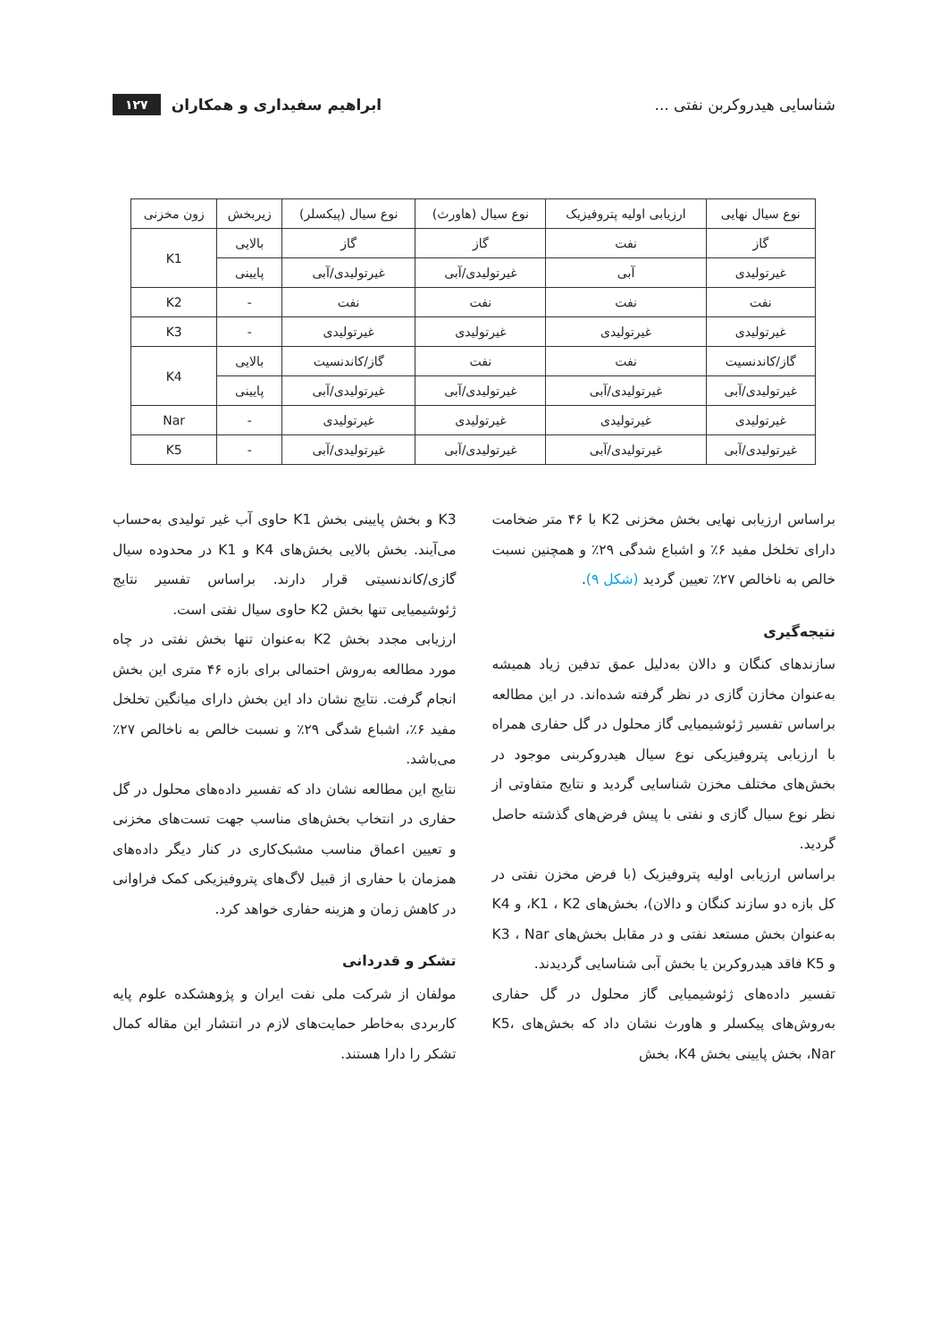شناسایی هیدروکربن نفتی ... ابراهیم سفیداری و همکاران ۱۲۷
| نوع سیال نهایی | ارزیابی اولیه پتروفیزیک | نوع سیال (هاورث) | نوع سیال (پیکسلر) | زیربخش | زون مخزنی |
| --- | --- | --- | --- | --- | --- |
| گاز | نفت | گاز | گاز | بالایی | K1 |
| غیرتولیدی | آبی | غیرتولیدی/آبی | غیرتولیدی/آبی | پایینی | |
| نفت | نفت | نفت | نفت | - | K2 |
| غیرتولیدی | غیرتولیدی | غیرتولیدی | غیرتولیدی | - | K3 |
| گاز/کاندنسیت | نفت | نفت | گاز/کاندنسیت | بالایی | K4 |
| غیرتولیدی/آبی | غیرتولیدی/آبی | غیرتولیدی/آبی | غیرتولیدی/آبی | پایینی | |
| غیرتولیدی | غیرتولیدی | غیرتولیدی | غیرتولیدی | - | Nar |
| غیرتولیدی/آبی | غیرتولیدی/آبی | غیرتولیدی/آبی | غیرتولیدی/آبی | - | K5 |
براساس ارزیابی نهایی بخش مخزنی K2 با ۴۶ متر ضخامت دارای تخلخل مفید ۶٪ و اشباع شدگی ۲۹٪ و همچنین نسبت خالص به ناخالص ۲۷٪ تعیین گردید (شکل ۹).
نتیجه‌گیری
سازندهای کنگان و دالان به‌دلیل عمق تدفین زیاد همیشه به‌عنوان مخازن گازی در نظر گرفته شده‌اند. در این مطالعه براساس تفسیر ژئوشیمیایی گاز محلول در گل حفاری همراه با ارزیابی پتروفیزیکی نوع سیال هیدروکربنی موجود در بخش‌های مختلف مخزن شناسایی گردید و نتایج متفاوتی از نظر نوع سیال گازی و نفتی با پیش فرض‌های گذشته حاصل گردید.
براساس ارزیابی اولیه پتروفیزیک (با فرض مخزن نفتی در کل بازه دو سازند کنگان و دالان)، بخش‌های K1 ، K2، و K4 به‌عنوان بخش مستعد نفتی و در مقابل بخش‌های K3 ، Nar و K5 فاقد هیدروکربن یا بخش آبی شناسایی گردیدند.
تفسیر داده‌های ژئوشیمیایی گاز محلول در گل حفاری به‌روش‌های پیکسلر و هاورث نشان داد که بخش‌های K5، Nar، بخش پایینی بخش K4، بخش
K3 و بخش پایینی بخش K1 حاوی آب غیر تولیدی به‌حساب می‌آیند. بخش بالایی بخش‌های K4 و K1 در محدوده سیال گازی/کاندنسیتی قرار دارند. براساس تفسیر نتایج ژئوشیمیایی تنها بخش K2 حاوی سیال نفتی است.
ارزیابی مجدد بخش K2 به‌عنوان تنها بخش نفتی در چاه مورد مطالعه به‌روش احتمالی برای بازه ۴۶ متری این بخش انجام گرفت. نتایج نشان داد این بخش دارای میانگین تخلخل مفید ۶٪، اشباع شدگی ۲۹٪ و نسبت خالص به ناخالص ۲۷٪ می‌باشد.
نتایج این مطالعه نشان داد که تفسیر داده‌های محلول در گل حفاری در انتخاب بخش‌های مناسب جهت تست‌های مخزنی و تعیین اعماق مناسب مشبک‌کاری در کنار دیگر داده‌های همزمان با حفاری از قبیل لاگ‌های پتروفیزیکی کمک فراوانی در کاهش زمان و هزینه حفاری خواهد کرد.
تشکر و قدردانی
مولفان از شرکت ملی نفت ایران و پژوهشکده علوم پایه کاربردی به‌خاطر حمایت‌های لازم در انتشار این مقاله کمال تشکر را دارا هستند.